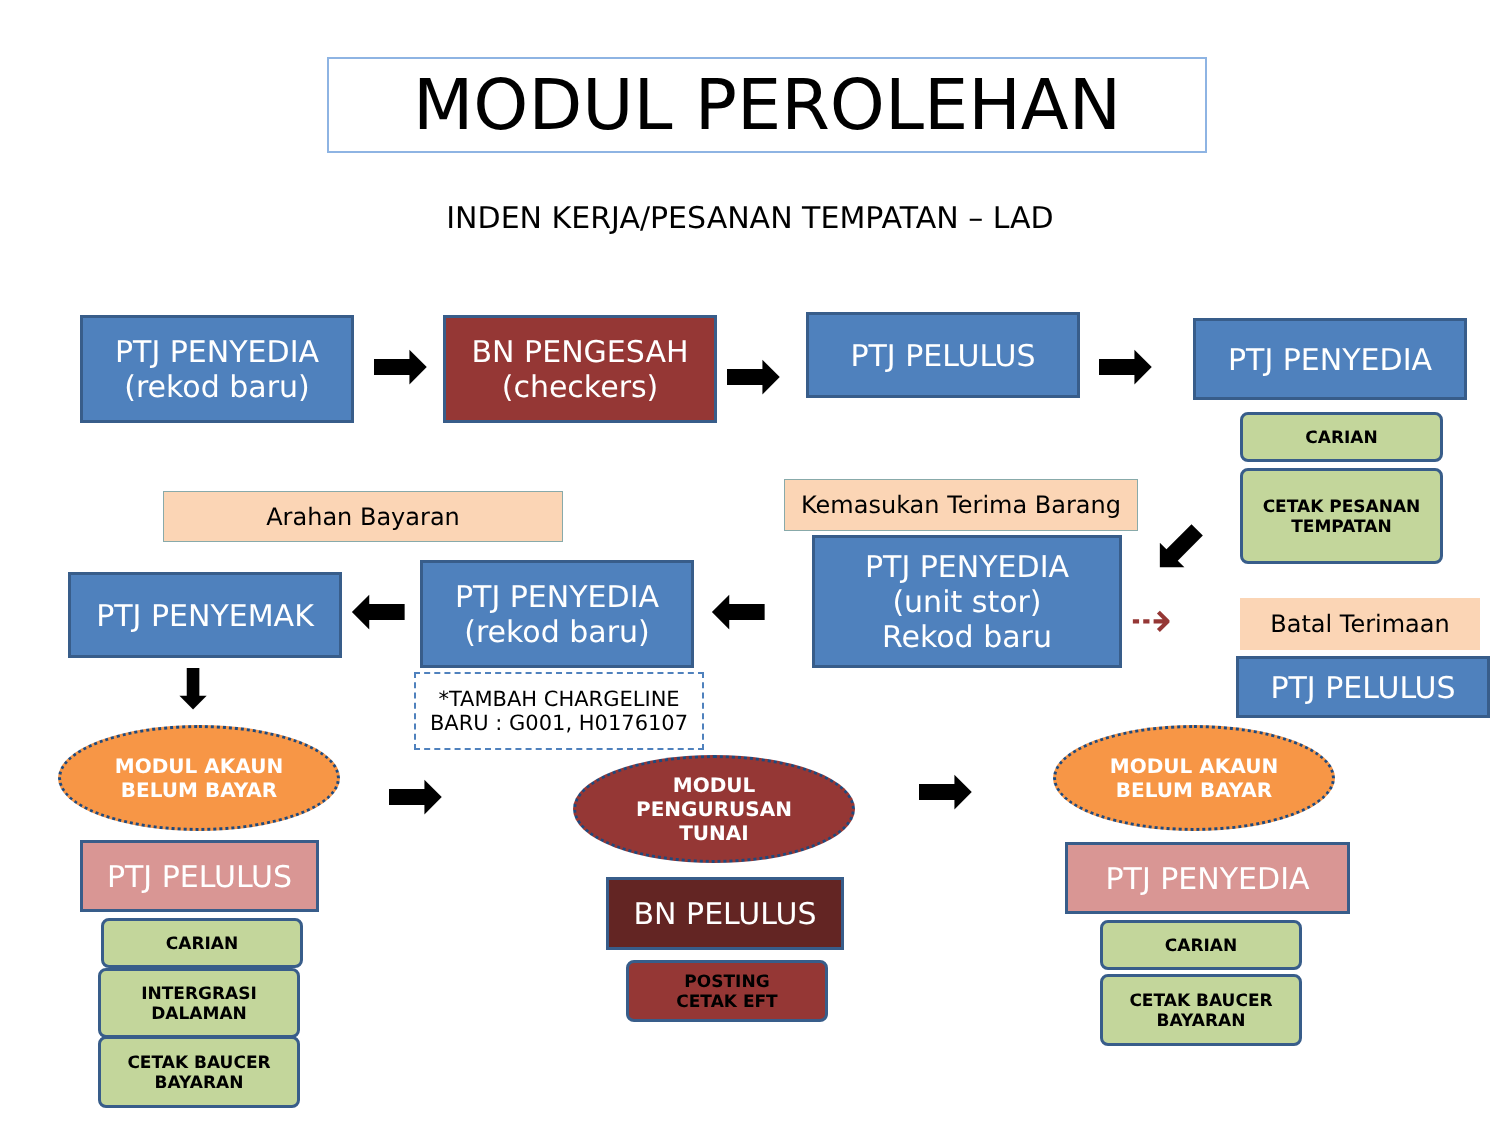MODUL PEROLEHAN
INDEN KERJA/PESANAN TEMPATAN – LAD
PTJ PENYEDIA
(rekod baru)
➡
BN PENGESAH
(checkers)
➡
PTJ PELULUS
➡ PTJ PENYEDIA
CARIAN
CETAK PESANAN
TEMPATAN
Arahan Bayaran Kemasukan Terima Barang
⬋
PTJ PENYEMAK ⬅
PTJ PENYEDIA
(rekod baru)
⬅
PTJ PENYEDIA
(unit stor)
Rekod baru
Batal Terimaan
⇢
PTJ PELULUS
*TAMBAH CHARGELINE
BARU : G001, H0176107
⬇
MODUL AKAUN
BELUM BAYAR
➡
MODUL
PENGURUSAN
TUNAI
➡
MODUL AKAUN
BELUM BAYAR
PTJ PELULUS
BN PELULUS
PTJ PENYEDIA
CARIAN
INTERGRASI
DALAMAN
CETAK BAUCER
BAYARAN
POSTING
CETAK EFT
CARIAN
CETAK BAUCER
BAYARAN